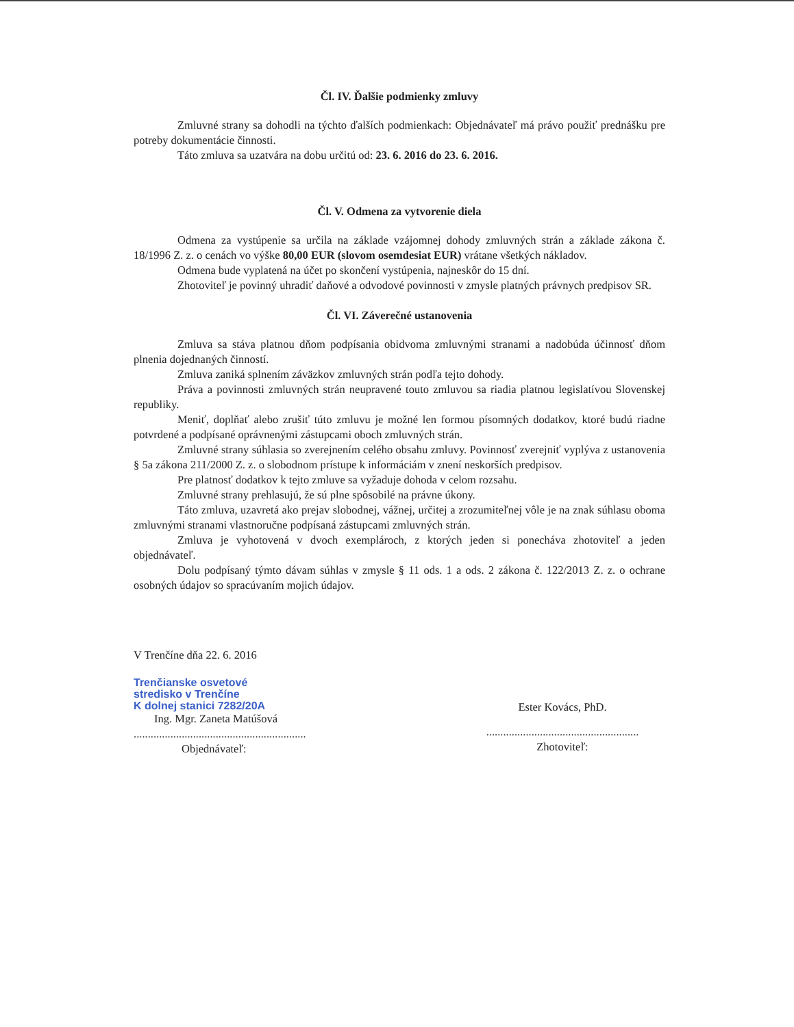Čl. IV. Ďalšie podmienky zmluvy
Zmluvné strany sa dohodli na týchto ďalších podmienkach: Objednávateľ má právo použiť prednášku pre potreby dokumentácie činnosti.
Táto zmluva sa uzatvára na dobu určitú od: 23. 6. 2016 do 23. 6. 2016.
Čl. V. Odmena za vytvorenie diela
Odmena za vystúpenie sa určila na základe vzájomnej dohody zmluvných strán a základe zákona č. 18/1996 Z. z. o cenách vo výške 80,00 EUR (slovom osemdesiat EUR) vrátane všetkých nákladov.
Odmena bude vyplatená na účet po skončení vystúpenia, najneskôr do 15 dní.
Zhotoviteľ je povinný uhradiť daňové a odvodové povinnosti v zmysle platných právnych predpisov SR.
Čl. VI. Záverečné ustanovenia
Zmluva sa stáva platnou dňom podpísania obidvoma zmluvnými stranami a nadobúda účinnosť dňom plnenia dojednaných činností.
Zmluva zaniká splnením záväzkov zmluvných strán podľa tejto dohody.
Práva a povinnosti zmluvných strán neupravené touto zmluvou sa riadia platnou legislatívou Slovenskej republiky.
Meniť, doplňať alebo zrušiť túto zmluvu je možné len formou písomných dodatkov, ktoré budú riadne potvrdené a podpísané oprávnenými zástupcami oboch zmluvných strán.
Zmluvné strany súhlasia so zverejnením celého obsahu zmluvy. Povinnosť zverejniť vyplýva z ustanovenia § 5a zákona 211/2000 Z. z. o slobodnom prístupe k informáciám v znení neskorších predpisov.
Pre platnosť dodatkov k tejto zmluve sa vyžaduje dohoda v celom rozsahu.
Zmluvné strany prehlasujú, že sú plne spôsobilé na právne úkony.
Táto zmluva, uzavretá ako prejav slobodnej, vážnej, určitej a zrozumiteľnej vôle je na znak súhlasu oboma zmluvnými stranami vlastnoručne podpísaná zástupcami zmluvných strán.
Zmluva je vyhotovená v dvoch exemplároch, z ktorých jeden si ponecháva zhotoviteľ a jeden objednávateľ.
Dolu podpísaný týmto dávam súhlas v zmysle § 11 ods. 1 a ods. 2 zákona č. 122/2013 Z. z. o ochrane osobných údajov so spracúvaním mojich údajov.
V Trenčíne dňa 22. 6. 2016
Trenčianske osvetové
stredisko v Trenčíne
K dolnej stanici 7282/20A
Ing. Mgr. Zaneta Matúšová
.............................................................
Objednávateľ:
Ester Kovács, PhD.
......................................................
Zhotoviteľ: